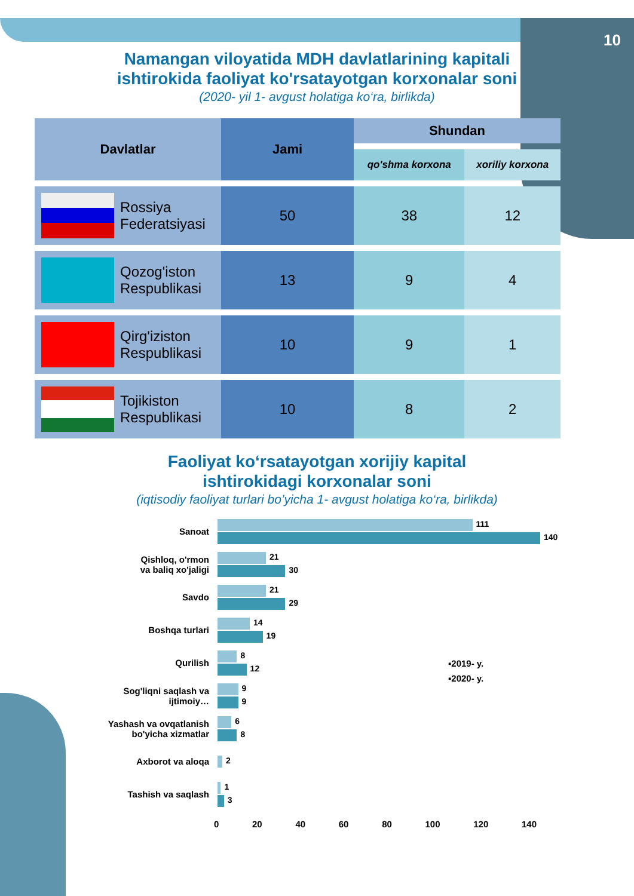10
Namangan viloyatida MDH davlatlarining kapitali
ishtirokida faoliyat ko'rsatayotgan korxonalar soni
(2020- yil 1- avgust holatiga ko‘ra, birlikda)
| Davlatlar | Jami | Shundan | |
| --- | --- | --- | --- |
| | | qo'shma korxona | xoriliy korxona |
| Rossiya Federatsiyasi | 50 | 38 | 12 |
| Qozog'iston Respublikasi | 13 | 9 | 4 |
| Qirg'iziston Respublikasi | 10 | 9 | 1 |
| Tojikiston Respublikasi | 10 | 8 | 2 |
Faoliyat ko‘rsatayotgan xorijiy kapital
ishtirokidagi korxonalar soni
(iqtisodiy faoliyat turlari bo’yicha 1- avgust holatiga ko‘ra, birlikda)
▪2019- y.
▪2020- y.
Sanoat
111
140
Qishloq, o'rmon
va baliq xo'jaligi
21
30
Savdo
21
29
Boshqa turlari
14
19
Qurilish
8
12
Sog'liqni saqlash va
ijtimoiy…
9
9
Yashash va ovqatlanish
bo'yicha xizmatlar
6
8
Axborot va aloqa
2
Tashish va saqlash
1
3
0 20 40 60 80 100 120 140